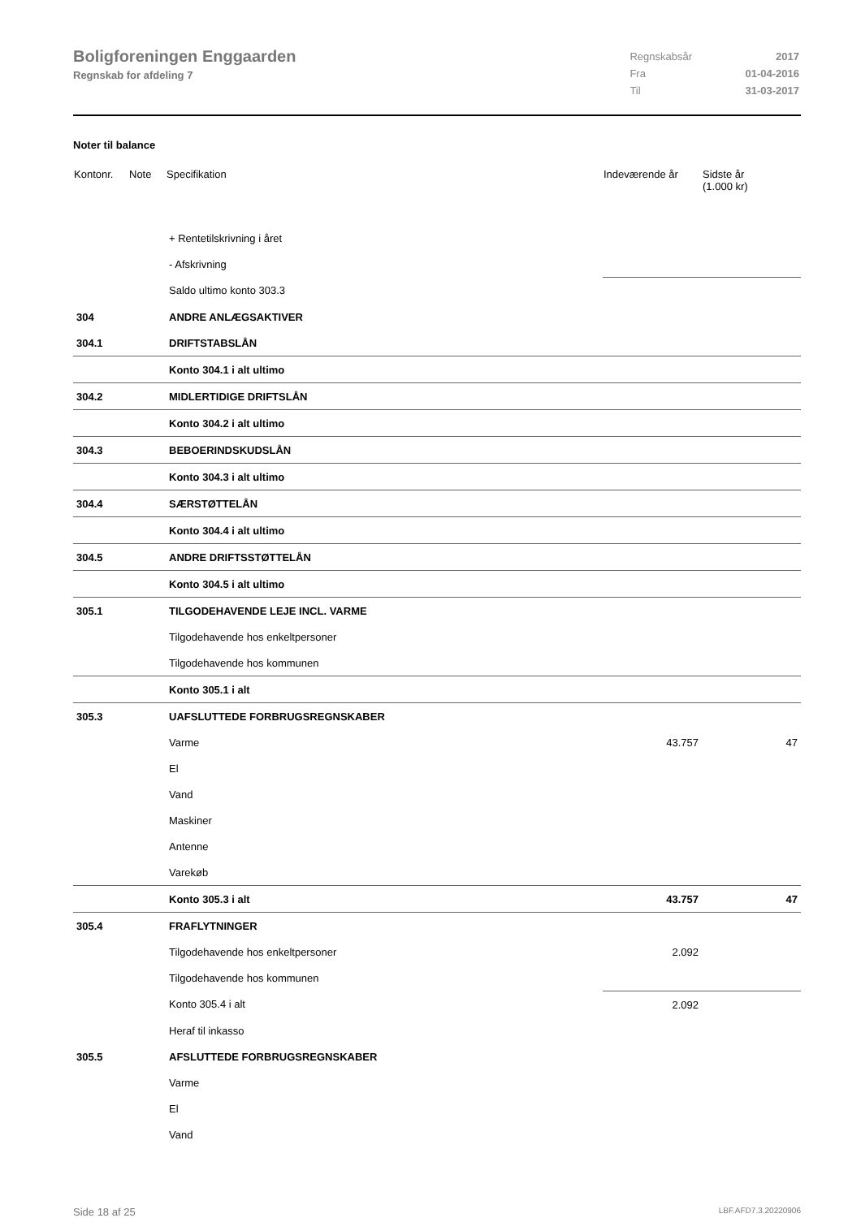Boligforeningen Enggaarden
Regnskab for afdeling 7
| Regnskabsår | 2017 |
| Fra | 01-04-2016 |
| Til | 31-03-2017 |
Noter til balance
| Kontonr. | Note | Specifikation | Indeværende år | Sidste år (1.000 kr) |
| --- | --- | --- | --- | --- |
| | | + Rentetilskrivning i året | | |
| | | - Afskrivning | | |
| | | Saldo ultimo konto 303.3 | | |
| 304 | | ANDRE ANLÆGSAKTIVER | | |
| 304.1 | | DRIFTSTABSLÅN | | |
| | | Konto 304.1 i alt ultimo | | |
| 304.2 | | MIDLERTIDIGE DRIFTSLÅN | | |
| | | Konto 304.2 i alt ultimo | | |
| 304.3 | | BEBOERINDSKUDSLÅN | | |
| | | Konto 304.3 i alt ultimo | | |
| 304.4 | | SÆRSTØTTELÅN | | |
| | | Konto 304.4 i alt ultimo | | |
| 304.5 | | ANDRE DRIFTSSTØTTELÅN | | |
| | | Konto 304.5 i alt ultimo | | |
| 305.1 | | TILGODEHAVENDE LEJE INCL. VARME | | |
| | | Tilgodehavende hos enkeltpersoner | | |
| | | Tilgodehavende hos kommunen | | |
| | | Konto 305.1 i alt | | |
| 305.3 | | UAFSLUTTEDE FORBRUGSREGNSKABER | | |
| | | Varme | 43.757 | 47 |
| | | El | | |
| | | Vand | | |
| | | Maskiner | | |
| | | Antenne | | |
| | | Varekøb | | |
| | | Konto 305.3 i alt | 43.757 | 47 |
| 305.4 | | FRAFLYTNINGER | | |
| | | Tilgodehavende hos enkeltpersoner | 2.092 | |
| | | Tilgodehavende hos kommunen | | |
| | | Konto 305.4 i alt | 2.092 | |
| | | Heraf til inkasso | | |
| 305.5 | | AFSLUTTEDE FORBRUGSREGNSKABER | | |
| | | Varme | | |
| | | El | | |
| | | Vand | | |
Side 18 af 25 LBF.AFD7.3.20220906